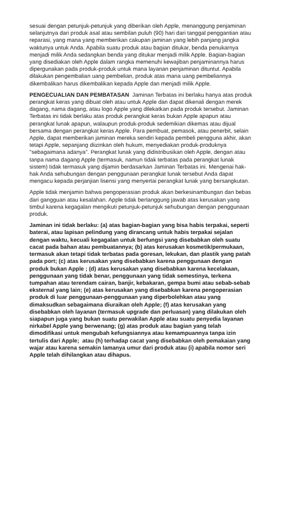sesuai dengan petunjuk-petunjuk yang diberikan oleh Apple, menanggung penjaminan selanjutnya dari produk asal atau sembilan puluh (90) hari dari tanggal penggantian atau reparasi, yang mana yang memberikan cakupan jaminan yang lebih panjang jangka waktunya untuk Anda. Apabila suatu produk atau bagian ditukar, benda penukarnya menjadi milik Anda sedangkan benda yang ditukar menjadi milik Apple. Bagian-bagian yang disediakan oleh Apple dalam rangka memenuhi kewajiban penjaminannya harus dipergunakan pada produk-produk untuk mana layanan penjaminan dituntut. Apabila dilakukan pengembalian uang pembelian, produk atas mana uang pembeliannya dikembalikan harus dikembalikan kepada Apple dan menjadi milik Apple.
PENGECUALIAN DAN PEMBATASAN Jaminan Terbatas ini berlaku hanya atas produk perangkat keras yang dibuat oleh atau untuk Apple dan dapat dikenali dengan merek dagang, nama dagang, atau logo Apple yang dilekatkan pada produk tersebut. Jaminan Terbatas ini tidak berlaku atas produk perangkat keras bukan Apple apapun atau perangkat lunak apapun, walaupun produk-produk sedemikian dikemas atau dijual bersama dengan perangkat keras Apple. Para pembuat, pemasok, atau penerbit, selain Apple, dapat memberikan jaminan mereka sendiri kepada pembeli pengguna akhir, akan tetapi Apple, sepanjang diizinkan oleh hukum, menyediakan produk-produknya "sebagaimana adanya". Perangkat lunak yang didistribusikan oleh Apple, dengan atau tanpa nama dagang Apple (termasuk, namun tidak terbatas pada perangkat lunak sistem) tidak termasuk yang dijamin berdasarkan Jaminan Terbatas ini. Mengenai hak-hak Anda sehubungan dengan penggunaan perangkat lunak tersebut Anda dapat mengacu kepada perjanjian lisensi yang menyertai perangkat lunak yang bersangkutan.
Apple tidak menjamin bahwa pengoperasian produk akan berkesinambungan dan bebas dari gangguan atau kesalahan. Apple tidak bertanggung jawab atas kerusakan yang timbul karena kegagalan mengikuti petunjuk-petunjuk sehubungan dengan penggunaan produk.
Jaminan ini tidak berlaku: (a) atas bagian-bagian yang bisa habis terpakai, seperti baterai, atau lapisan pelindung yang dirancang untuk habis terpakai sejalan dengan waktu, kecuali kegagalan untuk berfungsi yang disebabkan oleh suatu cacat pada bahan atau pembuatannya; (b) atas kerusakan kosmetik/permukaan, termasuk akan tetapi tidak terbatas pada goresan, lekukan, dan plastik yang patah pada port; (c) atas kerusakan yang disebabkan karena penggunaan dengan produk bukan Apple ; (d) atas kerusakan yang disebabkan karena kecelakaan, penggunaan yang tidak benar, penggunaan yang tidak semestinya, terkena tumpahan atau terendam cairan, banjir, kebakaran, gempa bumi atau sebab-sebab eksternal yang lain; (e) atas kerusakan yang disebabkan karena pengoperasian produk di luar penggunaan-penggunaan yang diperbolehkan atau yang dimaksudkan sebagaimana diuraikan oleh Apple; (f) atas kerusakan yang disebabkan oleh layanan (termasuk upgrade dan perluasan) yang dilakukan oleh siapapun juga yang bukan suatu perwakilan Apple atau suatu penyedia layanan nirkabel Apple yang berwenang; (g) atas produk atau bagian yang telah dimodifikasi untuk mengubah kefungsiannya atau kemampuannya tanpa izin tertulis dari Apple; atau (h) terhadap cacat yang disebabkan oleh pemakaian yang wajar atau karena semakin lamanya umur dari produk atau (i) apabila nomor seri Apple telah dihilangkan atau dihapus.